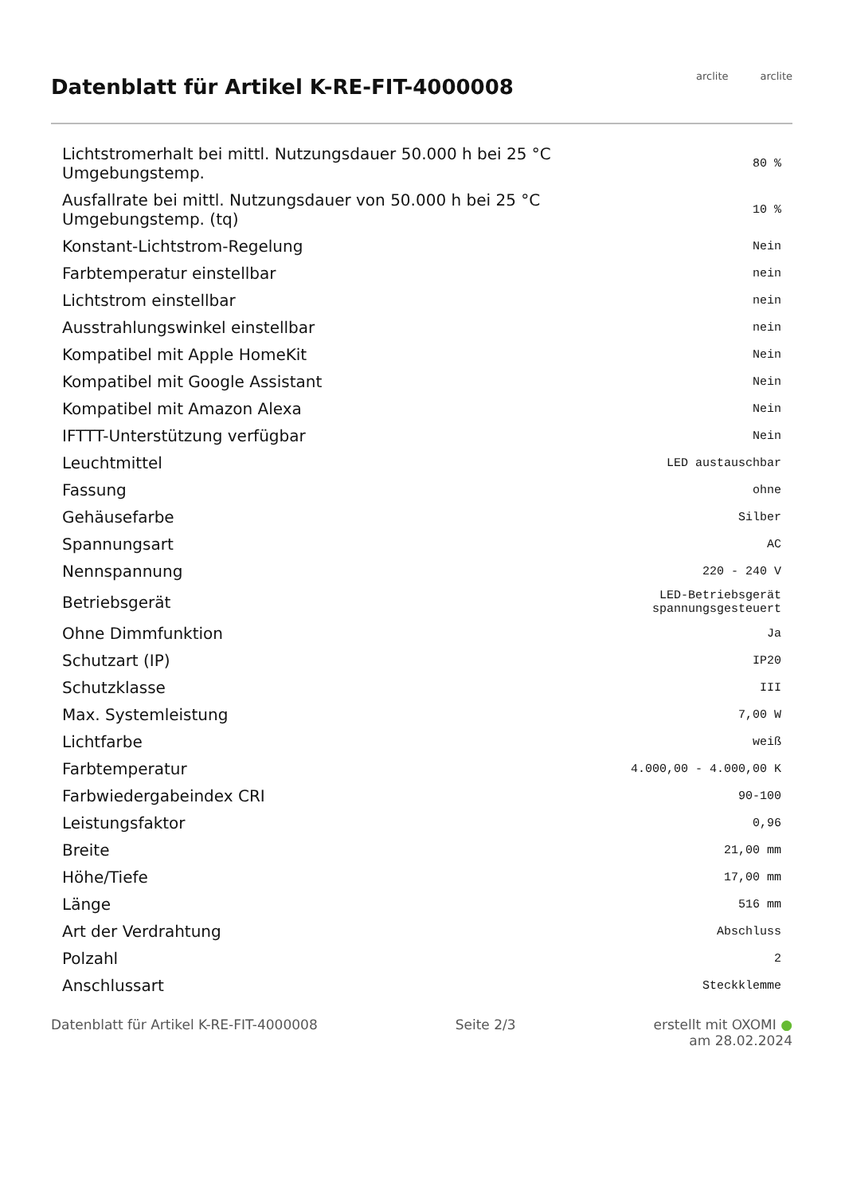Datenblatt für Artikel K-RE-FIT-4000008
arclite arclite
| Lichtstromerhalt bei mittl. Nutzungsdauer 50.000 h bei 25 °C Umgebungstemp. | 80 % |
| Ausfallrate bei mittl. Nutzungsdauer von 50.000 h bei 25 °C Umgebungstemp. (tq) | 10 % |
| Konstant-Lichtstrom-Regelung | Nein |
| Farbtemperatur einstellbar | nein |
| Lichtstrom einstellbar | nein |
| Ausstrahlungswinkel einstellbar | nein |
| Kompatibel mit Apple HomeKit | Nein |
| Kompatibel mit Google Assistant | Nein |
| Kompatibel mit Amazon Alexa | Nein |
| IFTTT-Unterstützung verfügbar | Nein |
| Leuchtmittel | LED austauschbar |
| Fassung | ohne |
| Gehäusefarbe | Silber |
| Spannungsart | AC |
| Nennspannung | 220 - 240 V |
| Betriebsgerät | LED-Betriebsgerät spannungsgesteuert |
| Ohne Dimmfunktion | Ja |
| Schutzart (IP) | IP20 |
| Schutzklasse | III |
| Max. Systemleistung | 7,00 W |
| Lichtfarbe | weiß |
| Farbtemperatur | 4.000,00 - 4.000,00 K |
| Farbwiedergabeindex CRI | 90-100 |
| Leistungsfaktor | 0,96 |
| Breite | 21,00 mm |
| Höhe/Tiefe | 17,00 mm |
| Länge | 516 mm |
| Art der Verdrahtung | Abschluss |
| Polzahl | 2 |
| Anschlussart | Steckklemme |
Datenblatt für Artikel K-RE-FIT-4000008
Seite 2/3 erstellt mit OXOMI ●
am 28.02.2024